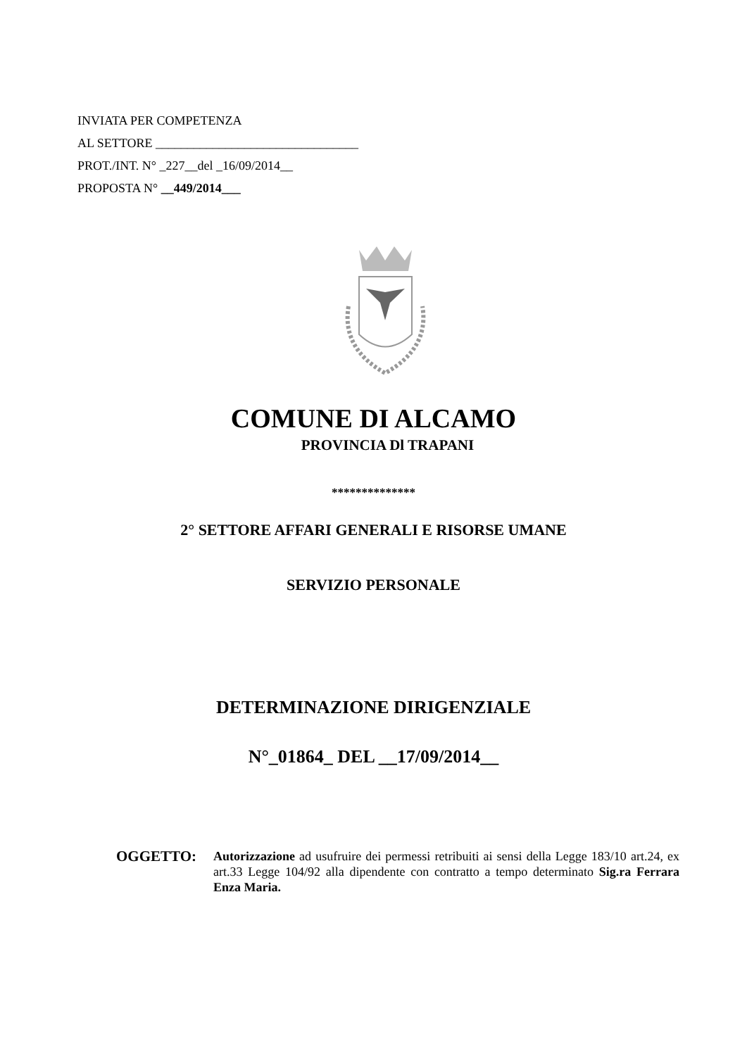INVIATA PER COMPETENZA
AL SETTORE ________________________________
PROT./INT. N° _227__del _16/09/2014__
PROPOSTA N° __449/2014___
COMUNE DI ALCAMO
PROVINCIA Dl TRAPANI
**************
2° SETTORE AFFARI GENERALI E RISORSE UMANE
SERVIZIO PERSONALE
DETERMINAZIONE DIRIGENZIALE
N°_01864_ DEL __17/09/2014__
OGGETTO:
Autorizzazione ad usufruire dei permessi retribuiti ai sensi della Legge 183/10 art.24, ex art.33 Legge 104/92 alla dipendente con contratto a tempo determinato Sig.ra Ferrara Enza Maria.